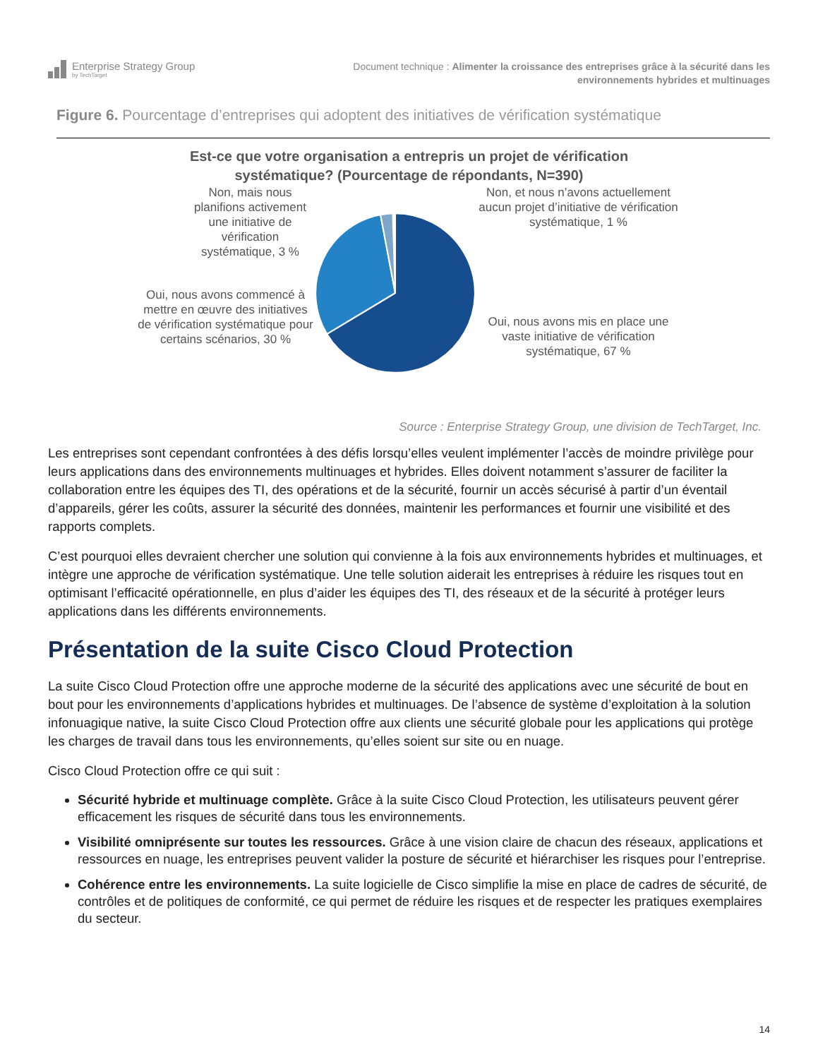Enterprise Strategy Group
by TechTarget
Document technique : Alimenter la croissance des entreprises grâce à la sécurité dans les
environnements hybrides et multinuages
Figure 6. Pourcentage d’entreprises qui adoptent des initiatives de vérification systématique
Est-ce que votre organisation a entrepris un projet de vérification
systématique? (Pourcentage de répondants, N=390)
Non, mais nous planifions activement une initiative de vérification systématique, 3 %
Oui, nous avons commencé à mettre en œuvre des initiatives de vérification systématique pour certains scénarios, 30 %
Non, et nous n’avons actuellement aucun projet d’initiative de vérification systématique, 1 %
Oui, nous avons mis en place une vaste initiative de vérification systématique, 67 %
Source : Enterprise Strategy Group, une division de TechTarget, Inc.
Les entreprises sont cependant confrontées à des défis lorsqu’elles veulent implémenter l’accès de moindre privilège pour leurs applications dans des environnements multinuages et hybrides. Elles doivent notamment s’assurer de faciliter la collaboration entre les équipes des TI, des opérations et de la sécurité, fournir un accès sécurisé à partir d’un éventail d’appareils, gérer les coûts, assurer la sécurité des données, maintenir les performances et fournir une visibilité et des rapports complets.
C’est pourquoi elles devraient chercher une solution qui convienne à la fois aux environnements hybrides et multinuages, et intègre une approche de vérification systématique. Une telle solution aiderait les entreprises à réduire les risques tout en optimisant l’efficacité opérationnelle, en plus d’aider les équipes des TI, des réseaux et de la sécurité à protéger leurs applications dans les différents environnements.
Présentation de la suite Cisco Cloud Protection
La suite Cisco Cloud Protection offre une approche moderne de la sécurité des applications avec une sécurité de bout en bout pour les environnements d’applications hybrides et multinuages. De l’absence de système d’exploitation à la solution infonuagique native, la suite Cisco Cloud Protection offre aux clients une sécurité globale pour les applications qui protège les charges de travail dans tous les environnements, qu’elles soient sur site ou en nuage.
Cisco Cloud Protection offre ce qui suit :
Sécurité hybride et multinuage complète. Grâce à la suite Cisco Cloud Protection, les utilisateurs peuvent gérer efficacement les risques de sécurité dans tous les environnements.
Visibilité omniprésente sur toutes les ressources. Grâce à une vision claire de chacun des réseaux, applications et ressources en nuage, les entreprises peuvent valider la posture de sécurité et hiérarchiser les risques pour l’entreprise.
Cohérence entre les environnements. La suite logicielle de Cisco simplifie la mise en place de cadres de sécurité, de contrôles et de politiques de conformité, ce qui permet de réduire les risques et de respecter les pratiques exemplaires du secteur.
14